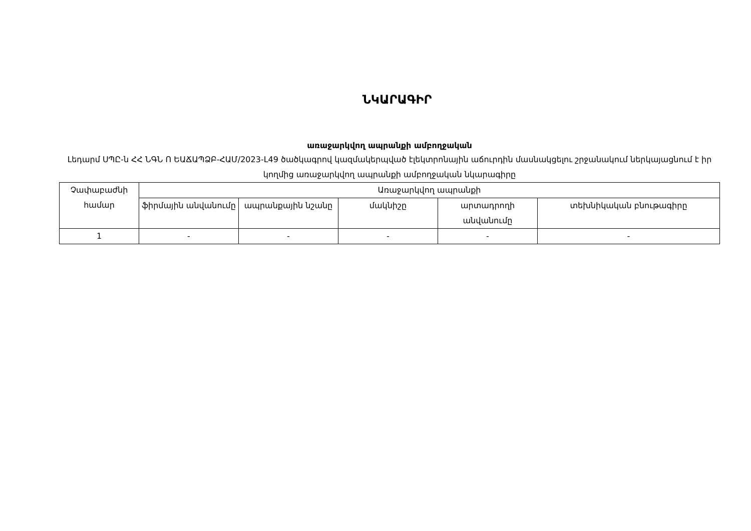ՆԿԱՐԱԳԻՐ
առաջարկվող ապրանքի ամբողջական
Լեդարմ ՍՊԸ-ն ՀՀ ՆԳՆ Ո ԵԱՃԱՊՁԲ-ՀԱՄ/2023-L49 ծածկագրով կազմակերպված էլեկտրոնային աճուրդին մասնակցելու շրջանակում ներկայացնում է իր կողմից առաջարկվող ապրանքի ամբողջական նկարագիրը
| Չափաբաժնի համար | Առաջարկվող ապրանքի | | | | |
| --- | --- | --- | --- | --- | --- |
| | ֆիրմային անվանումը | ապրանքային նշանը | մակնիշը | արտադրողի անվանումը | տեխնիկական բնութագիրը |
| 1 | - | - | - | - | - |